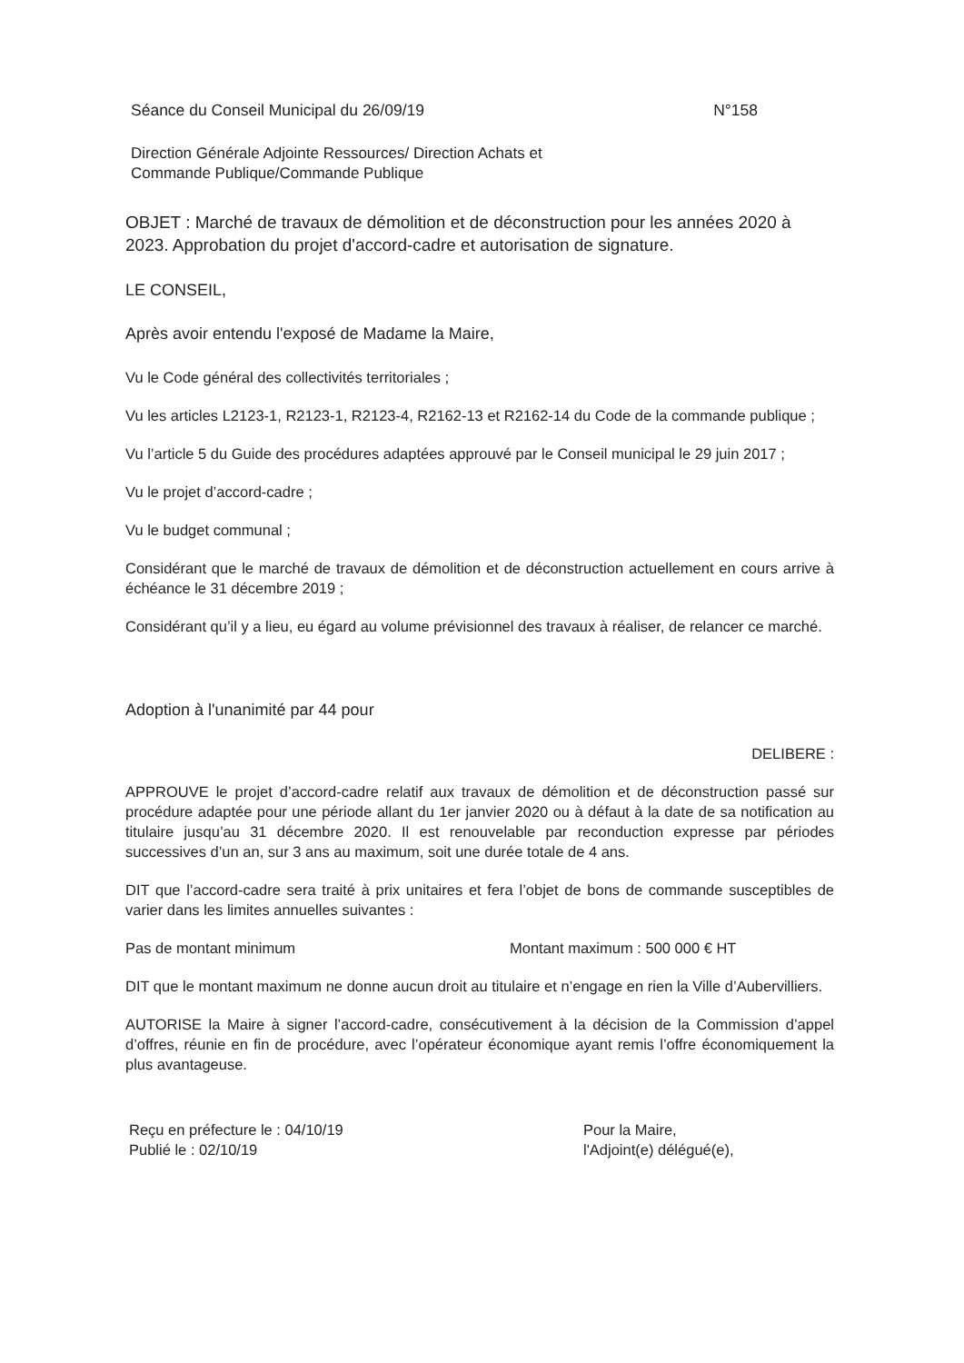Séance du Conseil Municipal du 26/09/19 N°158
Direction Générale Adjointe Ressources/ Direction Achats et
Commande Publique/Commande Publique
OBJET : Marché de travaux de démolition et de déconstruction pour les années 2020 à 2023. Approbation du projet d'accord-cadre et autorisation de signature.
LE CONSEIL,
Après avoir entendu l'exposé de Madame la Maire,
Vu le Code général des collectivités territoriales ;
Vu les articles L2123-1, R2123-1, R2123-4, R2162-13 et R2162-14 du Code de la commande publique ;
Vu l’article 5 du Guide des procédures adaptées approuvé par le Conseil municipal le 29 juin 2017 ;
Vu le projet d’accord-cadre ;
Vu le budget communal ;
Considérant que le marché de travaux de démolition et de déconstruction actuellement en cours arrive à échéance le 31 décembre 2019 ;
Considérant qu’il y a lieu, eu égard au volume prévisionnel des travaux à réaliser, de relancer ce marché.
Adoption à l'unanimité par 44 pour
DELIBERE :
APPROUVE le projet d’accord-cadre relatif aux travaux de démolition et de déconstruction passé sur procédure adaptée pour une période allant du 1er janvier 2020 ou à défaut à la date de sa notification au titulaire jusqu’au 31 décembre 2020. Il est renouvelable par reconduction expresse par périodes successives d’un an, sur 3 ans au maximum, soit une durée totale de 4 ans.
DIT que l’accord-cadre sera traité à prix unitaires et fera l’objet de bons de commande susceptibles de varier dans les limites annuelles suivantes :
Pas de montant minimum Montant maximum : 500 000 € HT
DIT que le montant maximum ne donne aucun droit au titulaire et n’engage en rien la Ville d’Aubervilliers.
AUTORISE la Maire à signer l’accord-cadre, consécutivement à la décision de la Commission d’appel d’offres, réunie en fin de procédure, avec l’opérateur économique ayant remis l’offre économiquement la plus avantageuse.
Reçu en préfecture le : 04/10/19
Publié le : 02/10/19
Pour la Maire,
l'Adjoint(e) délégué(e),